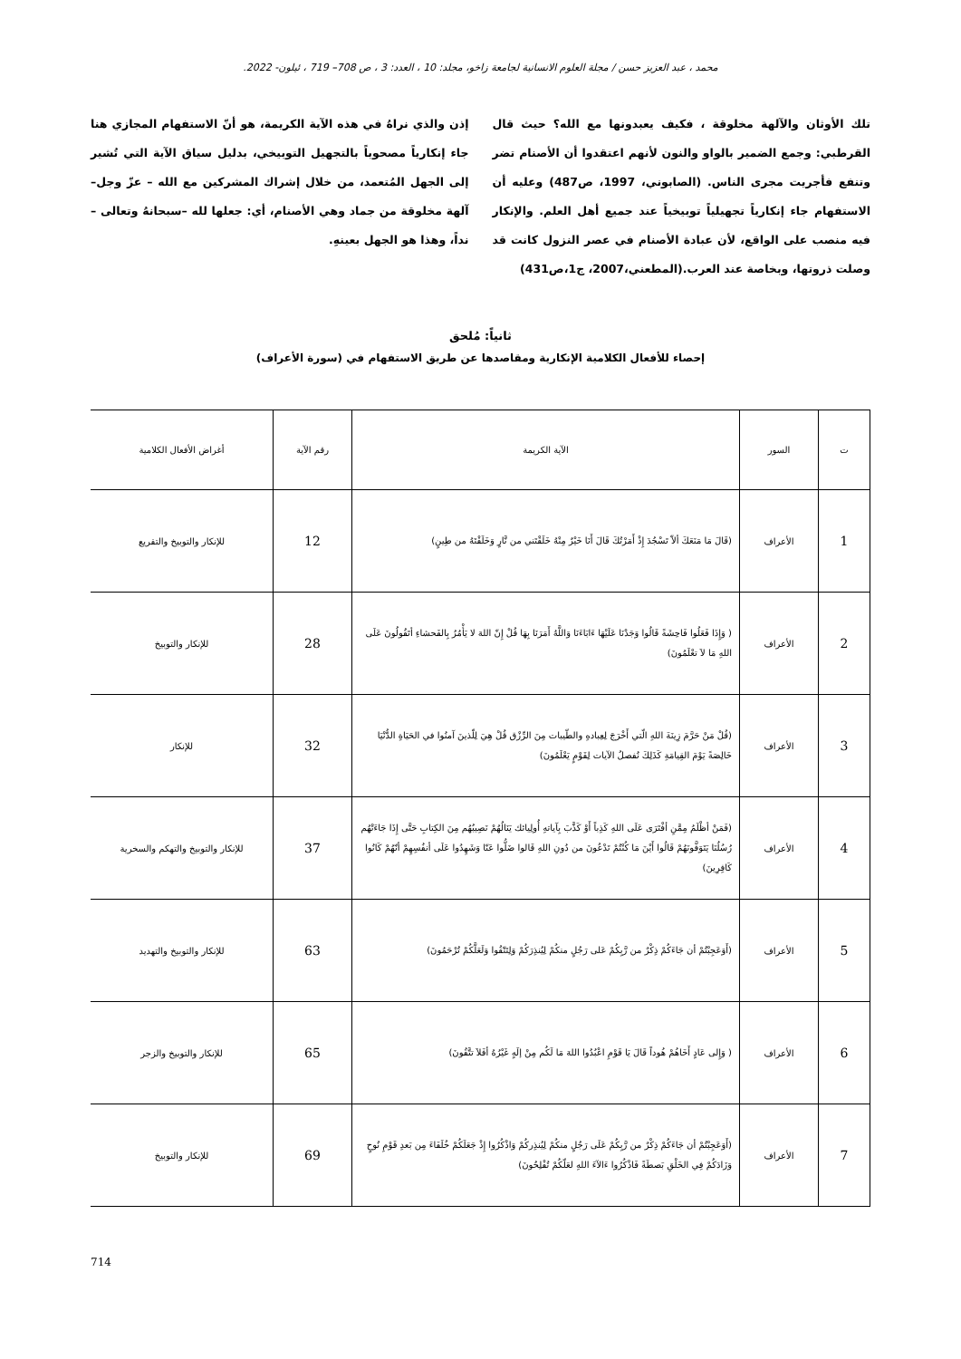محمد ، عبد العزيز حسن / مجلة العلوم الانسانية لجامعة زاخو، مجلد: 10 ، العدد: 3 ، ص 708– 719 ، ئيلون- 2022.
تلك الأوثان والآلهة مخلوقة ، فكيف يعبدونها مع الله؟ حيث قال القرطبي: وجمع الضمير بالواو والنون لأنهم اعتقدوا أن الأصنام تضر وتنفع فأجريت مجرى الناس. (الصابوني، 1997، ص487) وعليه أن الاستفهام جاء إنكارياً تجهيلياً توبيخياً عند جميع أهل العلم. والإنكار فيه منصب على الواقع، لأن عبادة الأصنام في عصر النزول كانت قد وصلت ذروتها، وبخاصة عند العرب.(المطعني،2007، ج1،ص431)
إذن والذي نراهُ في هذه الآية الكريمة، هو أنّ الاستفهام المجازي هنا جاء إنكارياً مصحوباً بالتجهيل التوبيخي، بدليل سياق الآية التي تُشير إلى الجهل المُتعمد، من خلال إشراك المشركين مع الله – عزّ وجل– آلهة مخلوقة من جماد وهي الأصنام، أي: جعلها لله –سبحانهُ وتعالى – نداً، وهذا هو الجهل بعينهِ.
ثانياً: مُلحق
إحصاء للأفعال الكلامية الإنكارية ومقاصدها عن طريق الاستفهام في (سورة الأعراف)
| ت | السور | الآية الكريمة | رقم الآية | أغراض الأفعال الكلامية |
| --- | --- | --- | --- | --- |
| 1 | الأعراف | (قَالَ مَا مَنَعَكَ ألاّ تَسْجُدَ إِذْ أَمَرْتُكَ قَالَ أَنَا خَيْرٌ مِنْهُ خَلَقْتَني من نَّارٍ وَخَلَقْتَهُ من طِينٍ) | 12 | للإنكار والتوبيخ والتقريع |
| 2 | الأعراف | ( وَإِذَا فَعَلُوا فَاحِشَةً قَالُوا وَجَدْنَا عَلَيْهَا ءَابَاءَنَا وَاللَّهُ أَمَرَنَا بِهَا قُلْ إِنّ اللهَ لا يَأْمُرُ بِالفَحشاءِ أتَقُولُونَ عَلَى اللهِ مَا لاَ تعْلَمُونَ) | 28 | للإنكار والتوبيخ |
| 3 | الأعراف | (قُلْ مَنْ حَرَّمَ زِينَةَ اللهِ الّتي أَخْرَجَ لِعِبادهِ والطّيبات مِنَ الرِّزْق قُلْ هِيَ لِلّذينَ آمنُوا في الحَيَاةِ الدُّنْيَا خَالِصَةً يَوْمَ القِيامَةِ كَذَلِكَ نُفصلُ الآيات لِقَوْمٍ يَعْلَمُونَ) | 32 | للإنكار |
| 4 | الأعراف | (فَمَنْ أظْلَمُ مِمَّنِ أفْتَرَى عَلَى اللهِ كَذِباً أَوْ كَذَّبَ بِآياتهِ أُولِيائك يَنَالُهُمْ نَصِيبُهُم مِنَ الكِتابِ حَتَّى إِذَا جَاءَتْهُم رُسُلُنَا يَتَوَفَّونَهُمْ قَالُوا أَيْنَ مَا كُنْتُمْ تَدْعُونَ من دُونِ اللهِ قَالوا ضَلُّوا عَنّا وَشَهِدُوا عَلَى أنفُسِهِمْ أنّهُمْ كَانُوا كَافِرِينَ) | 37 | للإنكار والتوبيخ والتهكم والسخرية |
| 5 | الأعراف | (أَوَعَجِبْتُمْ أن جَاءَكُمْ ذِكْرٌ من رَّبِكُمْ عَلى رَجُلٍ منكُمْ لِيُنذِرَكُمْ وَلِتَتّقُوا وَلَعَلَّكُمْ تُرْحَمُونَ) | 63 | للإنكار والتوبيخ والتهديد |
| 6 | الأعراف | ( وَإِلى عَادٍ أَخَاهُمْ هُوداً قَالَ يَا قَوْمِ اعْبُدُوا اللهَ مَا لَكُم مِنْ إلَهٍ غَيْرُهُ أفَلاَ تتَّقُونَ) | 65 | للإنكار والتوبيخ والزجر |
| 7 | الأعراف | (أَوَعَجِبْتُمْ أن جَاءَكُمْ ذِكْرٌ من رَّبِكُمْ عَلَى رَجُلٍ منكُمْ لِيُنذِركُمْ وَاذْكُرُوا إِذْ جَعَلَكُمْ خُلَفَاءَ مِن بَعدِ قَوْمِ نُوحٍ وَزَادَكُمْ فِي الخَلْقِ بَصطَةً فَاذْكُرُوا ءَالآءَ اللهِ لعَلّكُمْ تُفْلِحُونَ) | 69 | للإنكار والتوبيخ |
714